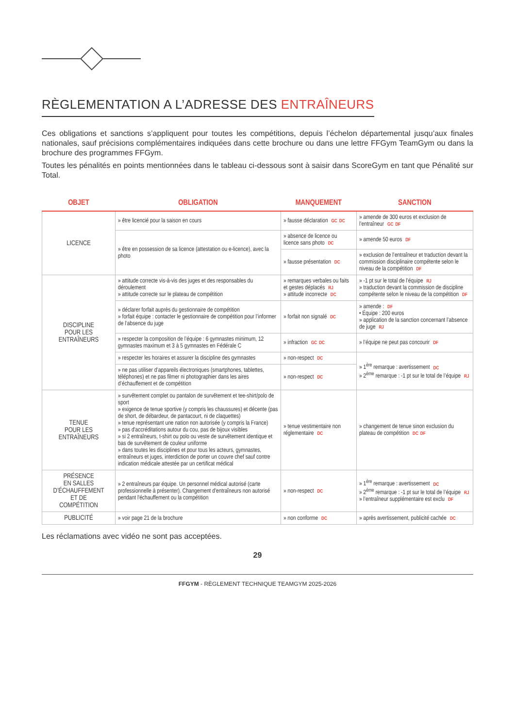RÈGLEMENTATION A L’ADRESSE DES ENTRAÎNEURS
Ces obligations et sanctions s’appliquent pour toutes les compétitions, depuis l’échelon départemental jusqu’aux finales nationales, sauf précisions complémentaires indiquées dans cette brochure ou dans une lettre FFGym TeamGym ou dans la brochure des programmes FFGym.
Toutes les pénalités en points mentionnées dans le tableau ci-dessous sont à saisir dans ScoreGym en tant que Pénalité sur Total.
| OBJET | OBLIGATION | MANQUEMENT | SANCTION |
| --- | --- | --- | --- |
| LICENCE | » être licencié pour la saison en cours | » fausse déclaration GC DC | » amende de 300 euros et exclusion de l’entraîneur GC DF |
| | » être en possession de sa licence (attestation ou e-licence), avec la photo | » absence de licence ou licence sans photo DC | » amende 50 euros DF |
| | | » fausse présentation DC | » exclusion de l’entraîneur et traduction devant la commission disciplinaire compétente selon le niveau de la compétition DF |
| DISCIPLINE POUR LES ENTRAÎNEURS | » attitude correcte vis-à-vis des juges et des responsables du déroulement » attitude correcte sur le plateau de compétition | » remarques verbales ou faits et gestes déplacés RJ » attitude incorrecte DC | » -1 pt sur le total de l’équipe RJ » traduction devant la commission de discipline compétente selon le niveau de la compétition DF |
| | » déclarer forfait auprès du gestionnaire de compétition » forfait équipe : contacter le gestionnaire de compétition pour l’informer de l’absence du juge | » forfait non signalé DC | » amende : DF • Équipe : 200 euros » application de la sanction concernant l’absence de juge RJ |
| | » respecter la composition de l’équipe : 6 gymnastes minimum, 12 gymnastes maximum et 3 à 5 gymnastes en Fédérale C | » infraction GC DC | » l’équipe ne peut pas concourir DF |
| | » respecter les horaires et assurer la discipline des gymnastes | » non-respect DC | » 1<sup>ère</sup> remarque : avertissement DC » 2<sup>ème</sup> remarque : -1 pt sur le total de l’équipe RJ |
| | » ne pas utiliser d’appareils électroniques (smartphones, tablettes, téléphones) et ne pas filmer ni photographier dans les aires d’échauffement et de compétition | » non-respect DC | |
| TENUE POUR LES ENTRAÎNEURS | » survêtement complet ou pantalon de survêtement et tee-shirt/polo de sport » exigence de tenue sportive (y compris les chaussures) et décente (pas de short, de débardeur, de pantacourt, ni de claquettes) » tenue représentant une nation non autorisée (y compris la France) » pas d'accréditations autour du cou, pas de bijoux visibles » si 2 entraîneurs, t-shirt ou polo ou veste de survêtement identique et bas de survêtement de couleur uniforme » dans toutes les disciplines et pour tous les acteurs, gymnastes, entraîneurs et juges, interdiction de porter un couvre chef sauf contre indication médicale attestée par un certificat médical | » tenue vestimentaire non réglementaire DC | » changement de tenue sinon exclusion du plateau de compétition DC DF |
| PRÉSENCE EN SALLES D’ÉCHAUFFEMENT ET DE COMPÉTITION | » 2 entraîneurs par équipe. Un personnel médical autorisé (carte professionnelle à présenter). Changement d'entraîneurs non autorisé pendant l'échauffement ou la compétition | » non-respect DC | » 1<sup>ère</sup> remarque : avertissement DC » 2<sup>ème</sup> remarque : -1 pt sur le total de l’équipe RJ » l’entraîneur supplémentaire est exclu DF |
| PUBLICITÉ | » voir page 21 de la brochure | » non conforme DC | » après avertissement, publicité cachée DC |
Les réclamations avec vidéo ne sont pas acceptées.
29
FFGYM - RÈGLEMENT TECHNIQUE TEAMGYM 2025-2026